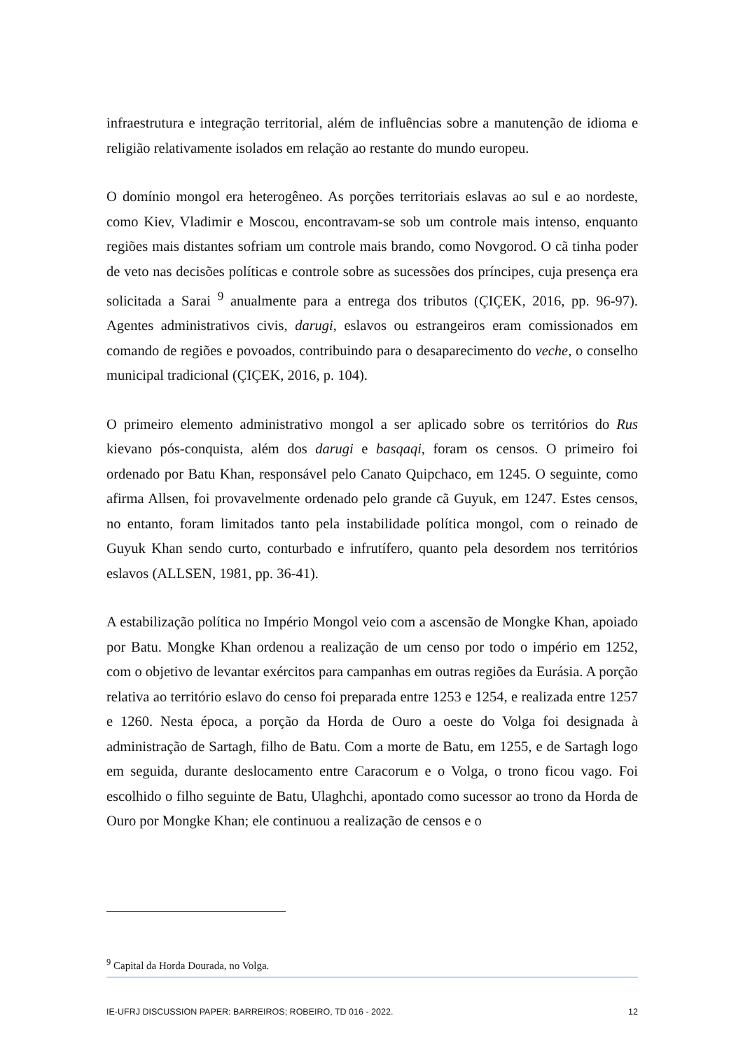infraestrutura e integração territorial, além de influências sobre a manutenção de idioma e religião relativamente isolados em relação ao restante do mundo europeu.
O domínio mongol era heterogêneo. As porções territoriais eslavas ao sul e ao nordeste, como Kiev, Vladimir e Moscou, encontravam-se sob um controle mais intenso, enquanto regiões mais distantes sofriam um controle mais brando, como Novgorod. O cã tinha poder de veto nas decisões políticas e controle sobre as sucessões dos príncipes, cuja presença era solicitada a Sarai <sup>9</sup> anualmente para a entrega dos tributos (ÇIÇEK, 2016, pp. 96-97). Agentes administrativos civis, darugi, eslavos ou estrangeiros eram comissionados em comando de regiões e povoados, contribuindo para o desaparecimento do veche, o conselho municipal tradicional (ÇIÇEK, 2016, p. 104).
O primeiro elemento administrativo mongol a ser aplicado sobre os territórios do Rus kievano pós-conquista, além dos darugi e basqaqi, foram os censos. O primeiro foi ordenado por Batu Khan, responsável pelo Canato Quipchaco, em 1245. O seguinte, como afirma Allsen, foi provavelmente ordenado pelo grande cã Guyuk, em 1247. Estes censos, no entanto, foram limitados tanto pela instabilidade política mongol, com o reinado de Guyuk Khan sendo curto, conturbado e infrutífero, quanto pela desordem nos territórios eslavos (ALLSEN, 1981, pp. 36-41).
A estabilização política no Império Mongol veio com a ascensão de Mongke Khan, apoiado por Batu. Mongke Khan ordenou a realização de um censo por todo o império em 1252, com o objetivo de levantar exércitos para campanhas em outras regiões da Eurásia. A porção relativa ao território eslavo do censo foi preparada entre 1253 e 1254, e realizada entre 1257 e 1260. Nesta época, a porção da Horda de Ouro a oeste do Volga foi designada à administração de Sartagh, filho de Batu. Com a morte de Batu, em 1255, e de Sartagh logo em seguida, durante deslocamento entre Caracorum e o Volga, o trono ficou vago. Foi escolhido o filho seguinte de Batu, Ulaghchi, apontado como sucessor ao trono da Horda de Ouro por Mongke Khan; ele continuou a realização de censos e o
<sup>9</sup> Capital da Horda Dourada, no Volga.
IE-UFRJ DISCUSSION PAPER: BARREIROS; ROBEIRO, TD 016 - 2022. 12